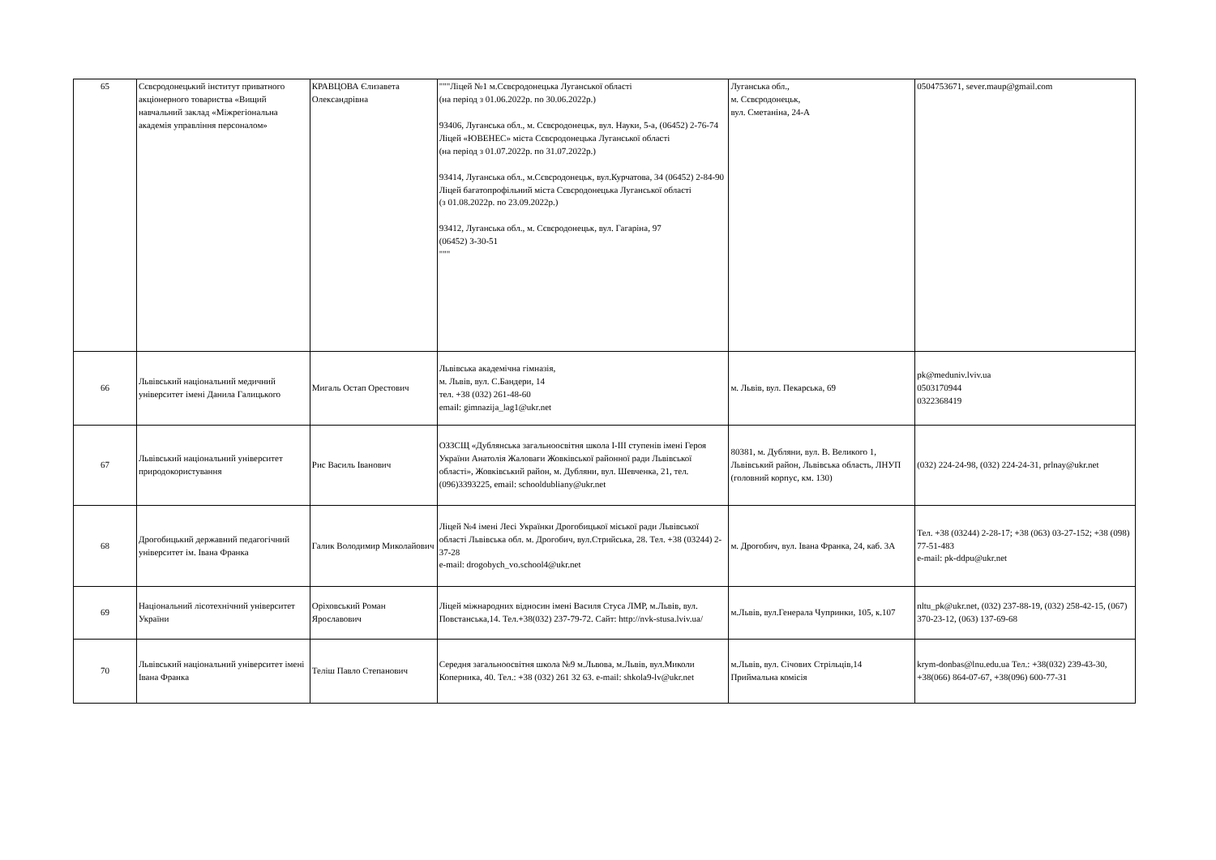| 65 | Сєвєродонецький інститут приватного акціонерного товариства «Вищий навчальний заклад «Міжрегіональна академія управління персоналом» | КРАВЦОВА Єлизавета Олександрівна | """Ліцей №1 м.Сєвєродонецька Луганської області (на період з 01.06.2022р. по 30.06.2022р.) 93406, Луганська обл., м. Сєвєродонецьк, вул. Науки, 5-а, (06452) 2-76-74 Ліцей «ЮВЕНЕС» міста Сєвєродонецька Луганської області (на період з 01.07.2022р. по 31.07.2022р.) 93414, Луганська обл., м.Сєвєродонецьк, вул.Курчатова, 34 (06452) 2-84-90 Ліцей багатопрофільний міста Сєвєродонецька Луганської області (з 01.08.2022р. по 23.09.2022р.) 93412, Луганська обл., м. Сєвєродонецьк, вул. Гагаріна, 97 (06452) 3-30-51 """ | Луганська обл., м. Сєвєродонецьк, вул. Сметаніна, 24-А | 0504753671, sever.maup@gmail.com |
| 66 | Львівський національний медичний університет імені Данила Галицького | Мигаль Остап Орестович | Львівська академічна гімназія, м. Львів, вул. С.Бандери, 14 тел. +38 (032) 261-48-60 email: gimnazija_lag1@ukr.net | м. Львів, вул. Пекарська, 69 | pk@meduniv.lviv.ua 0503170944 0322368419 |
| 67 | Львівський національний університет природокористування | Рис Василь Іванович | ОЗЗСЩ «Дублянська загальноосвітня школа І-ІІІ ступенів імені Героя України Анатолія Жаловаги Жовківської районної ради Львівської області», Жовківський район, м. Дубляни, вул. Шевченка, 21, тел. (096)3393225, email: schooldubliany@ukr.net | 80381, м. Дубляни, вул. В. Великого 1, Львівський район, Львівська область, ЛНУП (головний корпус, км. 130) | (032) 224-24-98, (032) 224-24-31, prlnay@ukr.net |
| 68 | Дрогобицький державний педагогічний університет ім. Івана Франка | Галик Володимир Миколайович | Ліцей №4 імені Лесі Українки Дрогобицької міської ради Львівської області Львівська обл. м. Дрогобич, вул.Стрийська, 28. Тел. +38 (03244) 2-37-28 e-mail: drogobych_vo.school4@ukr.net | м. Дрогобич, вул. Івана Франка, 24, каб. 3А | Тел. +38 (03244) 2-28-17; +38 (063) 03-27-152; +38 (098) 77-51-483 e-mail: pk-ddpu@ukr.net |
| 69 | Національний лісотехнічний університет України | Оріховський Роман Ярославович | Ліцей міжнародних відносин імені Василя Стуса ЛМР, м.Львів, вул. Повстанська,14. Тел.+38(032) 237-79-72. Сайт: http://nvk-stusa.lviv.ua/ | м.Львів, вул.Генерала Чупринки, 105, к.107 | nltu_pk@ukr.net, (032) 237-88-19, (032) 258-42-15, (067) 370-23-12, (063) 137-69-68 |
| 70 | Львівський національний університет імені Івана Франка | Теліш Павло Степанович | Середня загальноосвітня школа №9 м.Львова, м.Львів, вул.Миколи Коперника, 40. Тел.: +38 (032) 261 32 63. e-mail: shkola9-lv@ukr.net | м.Львів, вул. Січових Стрільців,14 Приймальна комісія | krym-donbas@lnu.edu.ua Тел.: +38(032) 239-43-30, +38(066) 864-07-67, +38(096) 600-77-31 |